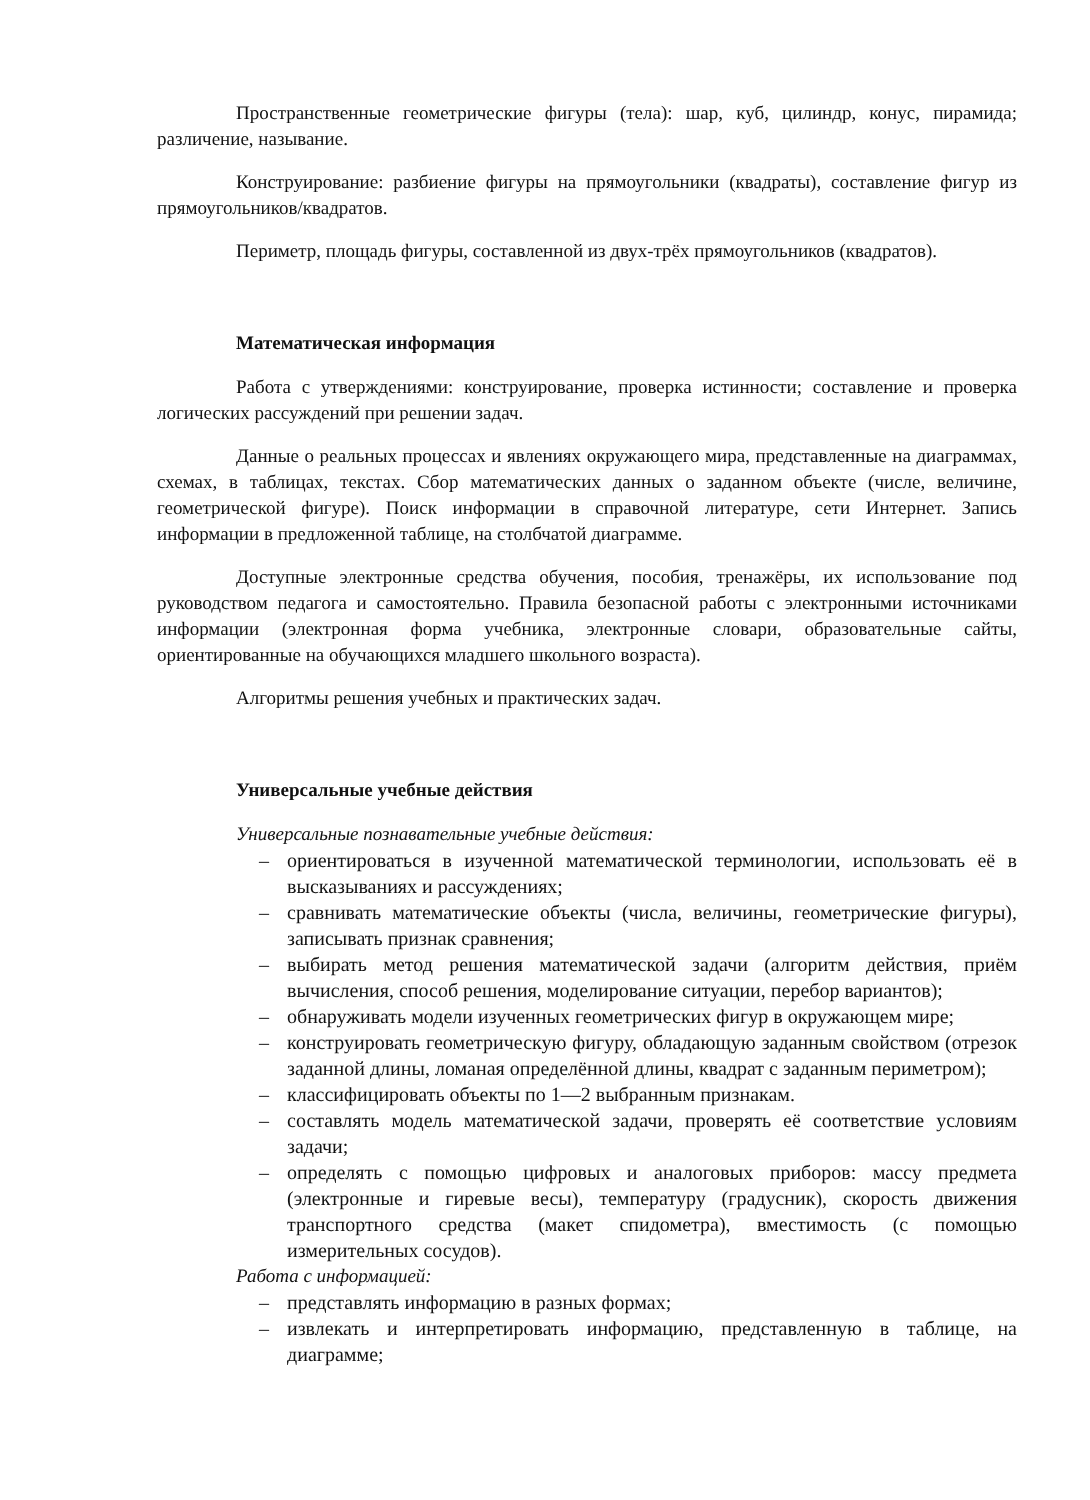Пространственные геометрические фигуры (тела): шар, куб, цилиндр, конус, пирамида; различение, называние.
Конструирование: разбиение фигуры на прямоугольники (квадраты), составление фигур из прямоугольников/квадратов.
Периметр, площадь фигуры, составленной из двух-трёх прямоугольников (квадратов).
Математическая информация
Работа с утверждениями: конструирование, проверка истинности; составление и проверка логических рассуждений при решении задач.
Данные о реальных процессах и явлениях окружающего мира, представленные на диаграммах, схемах, в таблицах, текстах. Сбор математических данных о заданном объекте (числе, величине, геометрической фигуре). Поиск информации в справочной литературе, сети Интернет. Запись информации в предложенной таблице, на столбчатой диаграмме.
Доступные электронные средства обучения, пособия, тренажёры, их использование под руководством педагога и самостоятельно. Правила безопасной работы с электронными источниками информации (электронная форма учебника, электронные словари, образовательные сайты, ориентированные на обучающихся младшего школьного возраста).
Алгоритмы решения учебных и практических задач.
Универсальные учебные действия
Универсальные познавательные учебные действия:
– ориентироваться в изученной математической терминологии, использовать её в высказываниях и рассуждениях;
– сравнивать математические объекты (числа, величины, геометрические фигуры), записывать признак сравнения;
– выбирать метод решения математической задачи (алгоритм действия, приём вычисления, способ решения, моделирование ситуации, перебор вариантов);
– обнаруживать модели изученных геометрических фигур в окружающем мире;
– конструировать геометрическую фигуру, обладающую заданным свойством (отрезок заданной длины, ломаная определённой длины, квадрат с заданным периметром);
– классифицировать объекты по 1—2 выбранным признакам.
– составлять модель математической задачи, проверять её соответствие условиям задачи;
– определять с помощью цифровых и аналоговых приборов: массу предмета (электронные и гиревые весы), температуру (градусник), скорость движения транспортного средства (макет спидометра), вместимость (с помощью измерительных сосудов).
Работа с информацией:
– представлять информацию в разных формах;
– извлекать и интерпретировать информацию, представленную в таблице, на диаграмме;